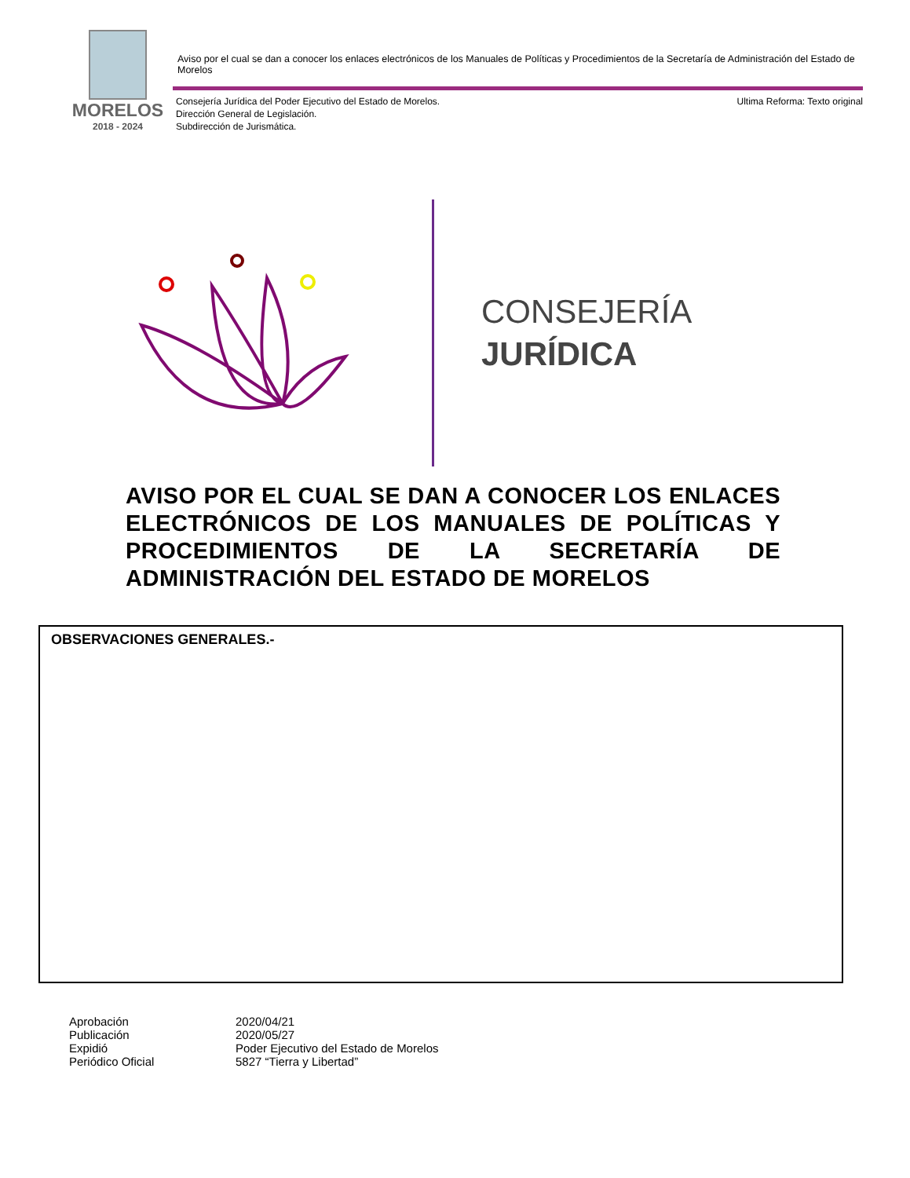MORELOS
2018 - 2024
Aviso por el cual se dan a conocer los enlaces electrónicos de los Manuales de Políticas y Procedimientos de la Secretaría de Administración del Estado de Morelos
Consejería Jurídica del Poder Ejecutivo del Estado de Morelos.
Dirección General de Legislación.
Subdirección de Jurismática.
Ultima Reforma: Texto original
CONSEJERÍA
JURÍDICA
AVISO POR EL CUAL SE DAN A CONOCER LOS ENLACES ELECTRÓNICOS DE LOS MANUALES DE POLÍTICAS Y PROCEDIMIENTOS DE LA SECRETARÍA DE ADMINISTRACIÓN DEL ESTADO DE MORELOS
OBSERVACIONES GENERALES.-
| Aprobación | 2020/04/21 |
| Publicación | 2020/05/27 |
| Expidió | Poder Ejecutivo del Estado de Morelos |
| Periódico Oficial | 5827 “Tierra y Libertad” |